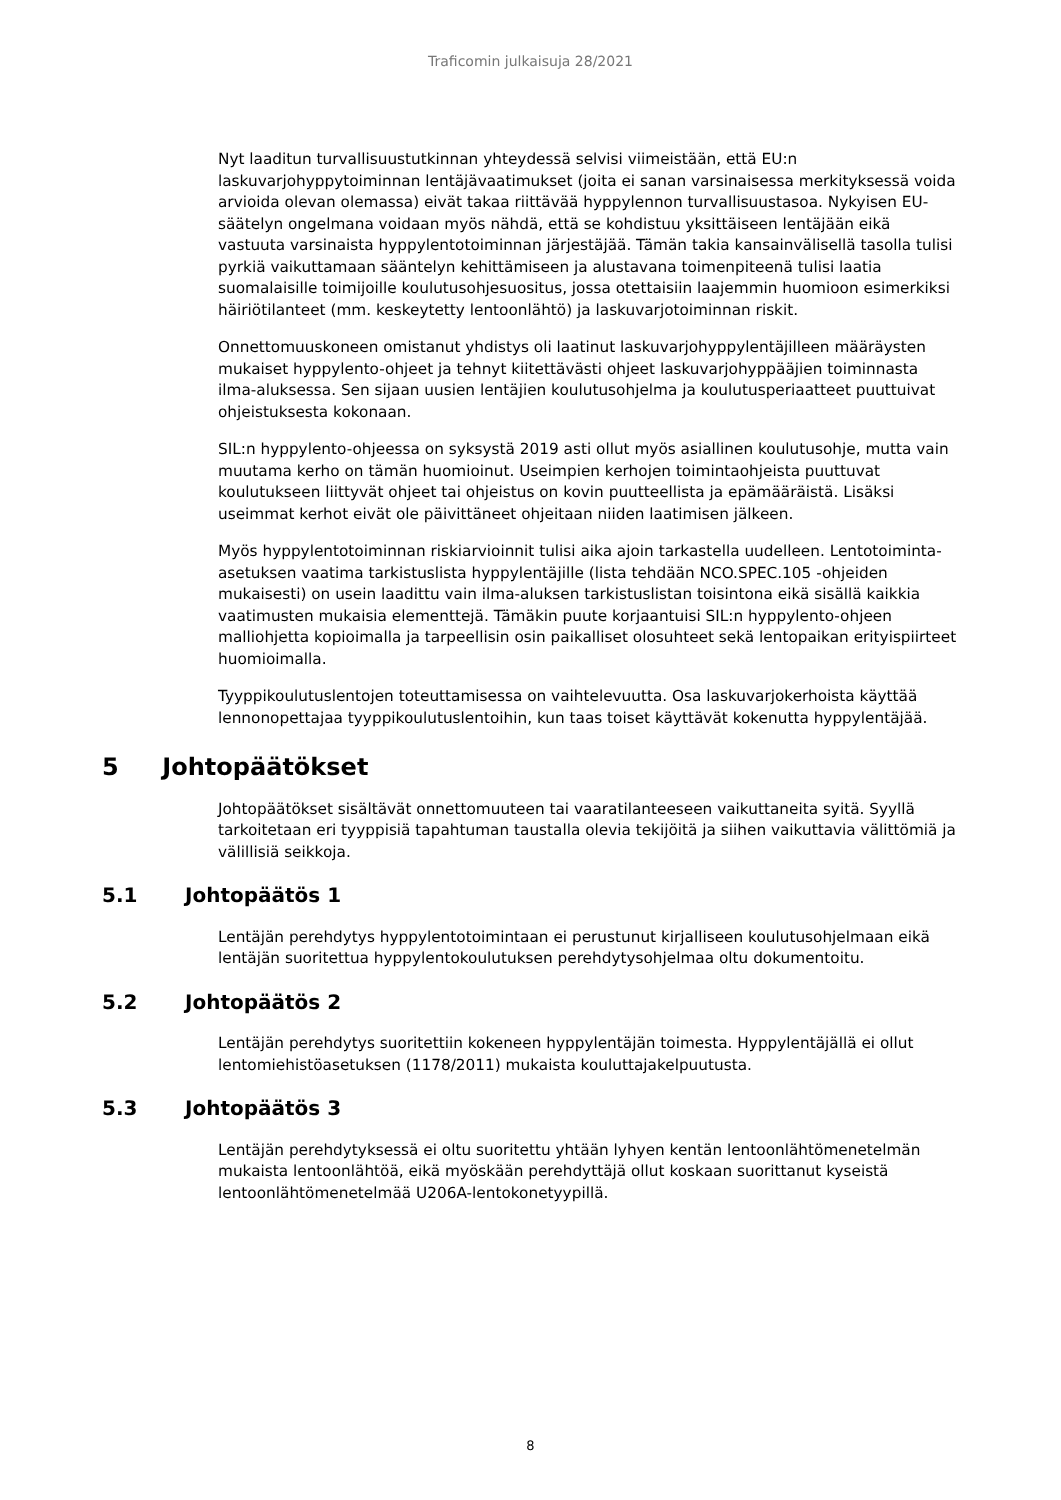Traficomin julkaisuja 28/2021
Nyt laaditun turvallisuustutkinnan yhteydessä selvisi viimeistään, että EU:n laskuvarjohyppytoiminnan lentäjävaatimukset (joita ei sanan varsinaisessa merkityksessä voida arvioida olevan olemassa) eivät takaa riittävää hyppylennon turvallisuustasoa. Nykyisen EU-säätelyn ongelmana voidaan myös nähdä, että se kohdistuu yksittäiseen lentäjään eikä vastuuta varsinaista hyppylentotoiminnan järjestäjää. Tämän takia kansainvälisellä tasolla tulisi pyrkiä vaikuttamaan sääntelyn kehittämiseen ja alustavana toimenpiteenä tulisi laatia suomalaisille toimijoille koulutusohjesuositus, jossa otettaisiin laajemmin huomioon esimerkiksi häiriötilanteet (mm. keskeytetty lentoonlähtö) ja laskuvarjotoiminnan riskit.
Onnettomuuskoneen omistanut yhdistys oli laatinut laskuvarjohyppylentäjilleen määräysten mukaiset hyppylento-ohjeet ja tehnyt kiitettävästi ohjeet laskuvarjohyppääjien toiminnasta ilma-aluksessa. Sen sijaan uusien lentäjien koulutusohjelma ja koulutusperiaatteet puuttuivat ohjeistuksesta kokonaan.
SIL:n hyppylento-ohjeessa on syksystä 2019 asti ollut myös asiallinen koulutusohje, mutta vain muutama kerho on tämän huomioinut. Useimpien kerhojen toimintaohjeista puuttuvat koulutukseen liittyvät ohjeet tai ohjeistus on kovin puutteellista ja epämääräistä. Lisäksi useimmat kerhot eivät ole päivittäneet ohjeitaan niiden laatimisen jälkeen.
Myös hyppylentotoiminnan riskiarvioinnit tulisi aika ajoin tarkastella uudelleen. Lentotoiminta-asetuksen vaatima tarkistuslista hyppylentäjille (lista tehdään NCO.SPEC.105 -ohjeiden mukaisesti) on usein laadittu vain ilma-aluksen tarkistuslistan toisintona eikä sisällä kaikkia vaatimusten mukaisia elementtejä. Tämäkin puute korjaantuisi SIL:n hyppylento-ohjeen malliohjetta kopioimalla ja tarpeellisin osin paikalliset olosuhteet sekä lentopaikan erityispiirteet huomioimalla.
Tyyppikoulutuslentojen toteuttamisessa on vaihtelevuutta. Osa laskuvarjokerhoista käyttää lennonopettajaa tyyppikoulutuslentoihin, kun taas toiset käyttävät kokenutta hyppylentäjää.
5 Johtopäätökset
Johtopäätökset sisältävät onnettomuuteen tai vaaratilanteeseen vaikuttaneita syitä. Syyllä tarkoitetaan eri tyyppisiä tapahtuman taustalla olevia tekijöitä ja siihen vaikuttavia välittömiä ja välillisiä seikkoja.
5.1 Johtopäätös 1
Lentäjän perehdytys hyppylentotoimintaan ei perustunut kirjalliseen koulutusohjelmaan eikä lentäjän suoritettua hyppylentokoulutuksen perehdytysohjelmaa oltu dokumentoitu.
5.2 Johtopäätös 2
Lentäjän perehdytys suoritettiin kokeneen hyppylentäjän toimesta. Hyppylentäjällä ei ollut lentomiehistöasetuksen (1178/2011) mukaista kouluttajakelpuutusta.
5.3 Johtopäätös 3
Lentäjän perehdytyksessä ei oltu suoritettu yhtään lyhyen kentän lentoonlähtömenetelmän mukaista lentoonlähtöä, eikä myöskään perehdyttäjä ollut koskaan suorittanut kyseistä lentoonlähtömenetelmää U206A-lentokonetyypillä.
8